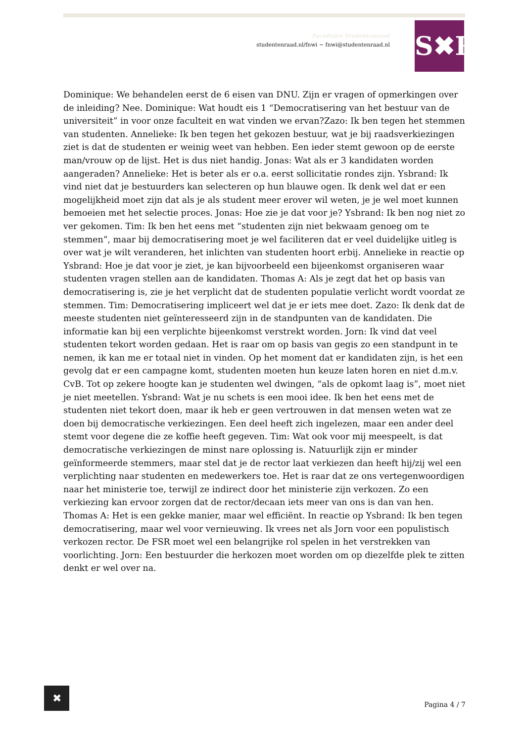Facultaire Studentenraad
studentenraad.nl/fnwi ~ fnwi@studentenraad.nl
S✖R
Dominique: We behandelen eerst de 6 eisen van DNU. Zijn er vragen of opmerkingen over de inleiding? Nee. Dominique: Wat houdt eis 1 “Democratisering van het bestuur van de universiteit” in voor onze faculteit en wat vinden we ervan?Zazo: Ik ben tegen het stemmen van studenten. Annelieke: Ik ben tegen het gekozen bestuur, wat je bij raadsverkiezingen ziet is dat de studenten er weinig weet van hebben. Een ieder stemt gewoon op de eerste man/vrouw op de lijst. Het is dus niet handig. Jonas: Wat als er 3 kandidaten worden aangeraden? Annelieke: Het is beter als er o.a. eerst sollicitatie rondes zijn. Ysbrand: Ik vind niet dat je bestuurders kan selecteren op hun blauwe ogen. Ik denk wel dat er een mogelijkheid moet zijn dat als je als student meer erover wil weten, je je wel moet kunnen bemoeien met het selectie proces. Jonas: Hoe zie je dat voor je? Ysbrand: Ik ben nog niet zo ver gekomen. Tim: Ik ben het eens met “studenten zijn niet bekwaam genoeg om te stemmen”, maar bij democratisering moet je wel faciliteren dat er veel duidelijke uitleg is over wat je wilt veranderen, het inlichten van studenten hoort erbij. Annelieke in reactie op Ysbrand: Hoe je dat voor je ziet, je kan bijvoorbeeld een bijeenkomst organiseren waar studenten vragen stellen aan de kandidaten. Thomas A: Als je zegt dat het op basis van democratisering is, zie je het verplicht dat de studenten populatie verlicht wordt voordat ze stemmen. Tim: Democratisering impliceert wel dat je er iets mee doet. Zazo: Ik denk dat de meeste studenten niet geïnteresseerd zijn in de standpunten van de kandidaten. Die informatie kan bij een verplichte bijeenkomst verstrekt worden. Jorn: Ik vind dat veel studenten tekort worden gedaan. Het is raar om op basis van gegis zo een standpunt in te nemen, ik kan me er totaal niet in vinden. Op het moment dat er kandidaten zijn, is het een gevolg dat er een campagne komt, studenten moeten hun keuze laten horen en niet d.m.v. CvB. Tot op zekere hoogte kan je studenten wel dwingen, “als de opkomt laag is”, moet niet je niet meetellen. Ysbrand: Wat je nu schets is een mooi idee. Ik ben het eens met de studenten niet tekort doen, maar ik heb er geen vertrouwen in dat mensen weten wat ze doen bij democratische verkiezingen. Een deel heeft zich ingelezen, maar een ander deel stemt voor degene die ze koffie heeft gegeven. Tim: Wat ook voor mij meespeelt, is dat democratische verkiezingen de minst nare oplossing is. Natuurlijk zijn er minder geïnformeerde stemmers, maar stel dat je de rector laat verkiezen dan heeft hij/zij wel een verplichting naar studenten en medewerkers toe. Het is raar dat ze ons vertegenwoordigen naar het ministerie toe, terwijl ze indirect door het ministerie zijn verkozen. Zo een verkiezing kan ervoor zorgen dat de rector/decaan iets meer van ons is dan van hen. Thomas A: Het is een gekke manier, maar wel efficiënt. In reactie op Ysbrand: Ik ben tegen democratisering, maar wel voor vernieuwing. Ik vrees net als Jorn voor een populistisch verkozen rector. De FSR moet wel een belangrijke rol spelen in het verstrekken van voorlichting. Jorn: Een bestuurder die herkozen moet worden om op diezelfde plek te zitten denkt er wel over na.
✖
Pagina 4 / 7